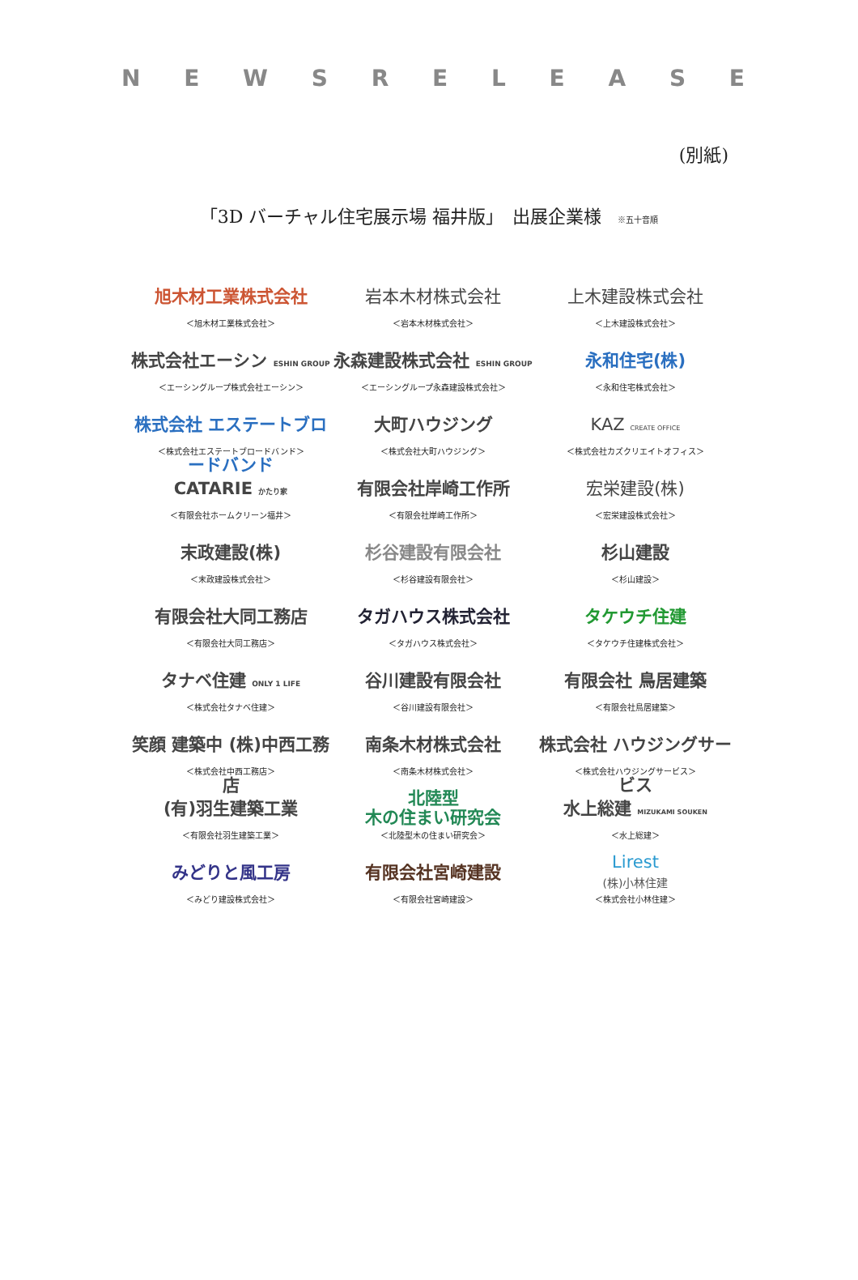NEWSRELEASE
(別紙)
「3D バーチャル住宅展示場 福井版」　出展企業様 ※五十音順
| 旭木材工業株式会社 ＜旭木材工業株式会社＞ | 岩本木材株式会社 ＜岩本木材株式会社＞ | 上木建設株式会社 ＜上木建設株式会社＞ |
| 株式会社エーシン ESHIN GROUP ＜エーシングループ株式会社エーシン＞ | 永森建設株式会社 ESHIN GROUP ＜エーシングループ永森建設株式会社＞ | 永和住宅(株) ＜永和住宅株式会社＞ |
| 株式会社 エステートブロードバンド ＜株式会社エステートブロードバンド＞ | 大町ハウジング ＜株式会社大町ハウジング＞ | KAZ CREATE OFFICE ＜株式会社カズクリエイトオフィス＞ |
| CATARIE かたり家 ＜有限会社ホームクリーン福井＞ | 有限会社岸崎工作所 ＜有限会社岸崎工作所＞ | 宏栄建設(株) ＜宏栄建設株式会社＞ |
| 末政建設(株) ＜末政建設株式会社＞ | 杉谷建設有限会社 ＜杉谷建設有限会社＞ | 杉山建設 ＜杉山建設＞ |
| 有限会社大同工務店 ＜有限会社大同工務店＞ | タガハウス株式会社 ＜タガハウス株式会社＞ | タケウチ住建 ＜タケウチ住建株式会社＞ |
| タナベ住建 ONLY 1 LIFE ＜株式会社タナベ住建＞ | 谷川建設有限会社 ＜谷川建設有限会社＞ | 有限会社 鳥居建築 ＜有限会社鳥居建築＞ |
| 笑顔 建築中 (株)中西工務店 ＜株式会社中西工務店＞ | 南条木材株式会社 ＜南条木材株式会社＞ | 株式会社 ハウジングサービス ＜株式会社ハウジングサービス＞ |
| (有)羽生建築工業 ＜有限会社羽生建築工業＞ | 北陸型 木の住まい研究会 ＜北陸型木の住まい研究会＞ | 水上総建 MIZUKAMI SOUKEN ＜水上総建＞ |
| みどりと風工房 ＜みどり建設株式会社＞ | 有限会社宮崎建設 ＜有限会社宮崎建設＞ | Lirest (株)小林住建 ＜株式会社小林住建＞ |